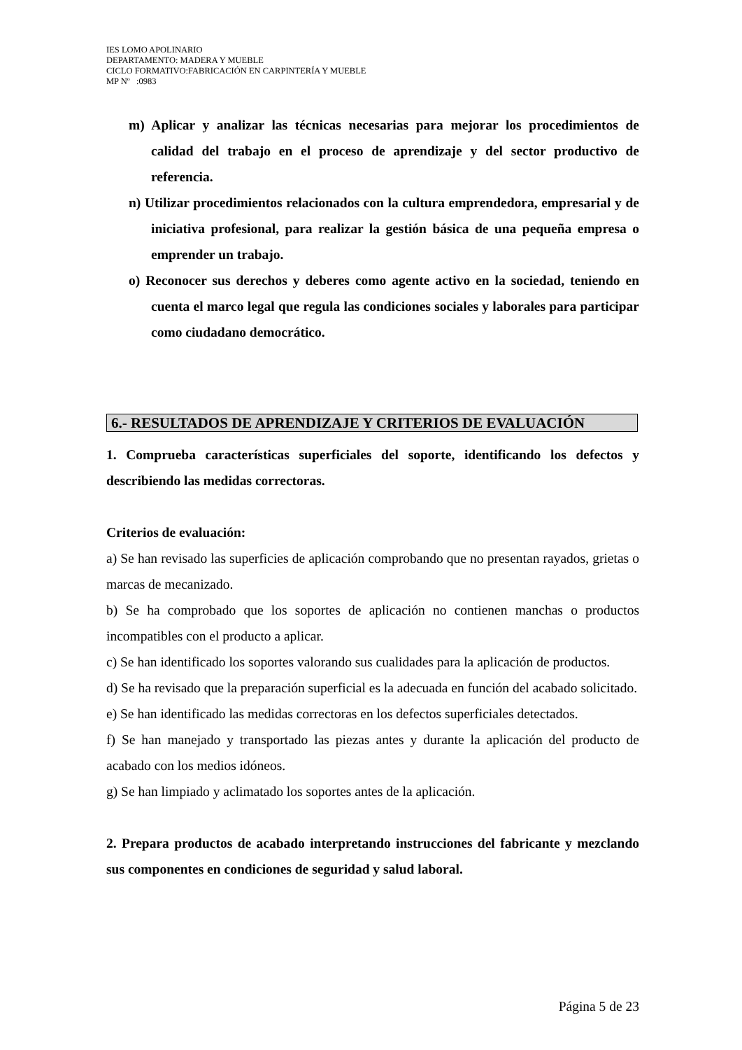IES LOMO APOLINARIO
DEPARTAMENTO: MADERA Y MUEBLE
CICLO FORMATIVO:FABRICACIÓN EN CARPINTERÍA Y MUEBLE
MP Nº :0983
m) Aplicar y analizar las técnicas necesarias para mejorar los procedimientos de calidad del trabajo en el proceso de aprendizaje y del sector productivo de referencia.
n) Utilizar procedimientos relacionados con la cultura emprendedora, empresarial y de iniciativa profesional, para realizar la gestión básica de una pequeña empresa o emprender un trabajo.
o) Reconocer sus derechos y deberes como agente activo en la sociedad, teniendo en cuenta el marco legal que regula las condiciones sociales y laborales para participar como ciudadano democrático.
6.- RESULTADOS DE APRENDIZAJE Y CRITERIOS DE EVALUACIÓN
1. Comprueba características superficiales del soporte, identificando los defectos y describiendo las medidas correctoras.
Criterios de evaluación:
a) Se han revisado las superficies de aplicación comprobando que no presentan rayados, grietas o marcas de mecanizado.
b) Se ha comprobado que los soportes de aplicación no contienen manchas o productos incompatibles con el producto a aplicar.
c) Se han identificado los soportes valorando sus cualidades para la aplicación de productos.
d) Se ha revisado que la preparación superficial es la adecuada en función del acabado solicitado.
e) Se han identificado las medidas correctoras en los defectos superficiales detectados.
f) Se han manejado y transportado las piezas antes y durante la aplicación del producto de acabado con los medios idóneos.
g) Se han limpiado y aclimatado los soportes antes de la aplicación.
2. Prepara productos de acabado interpretando instrucciones del fabricante y mezclando sus componentes en condiciones de seguridad y salud laboral.
Página 5 de 23